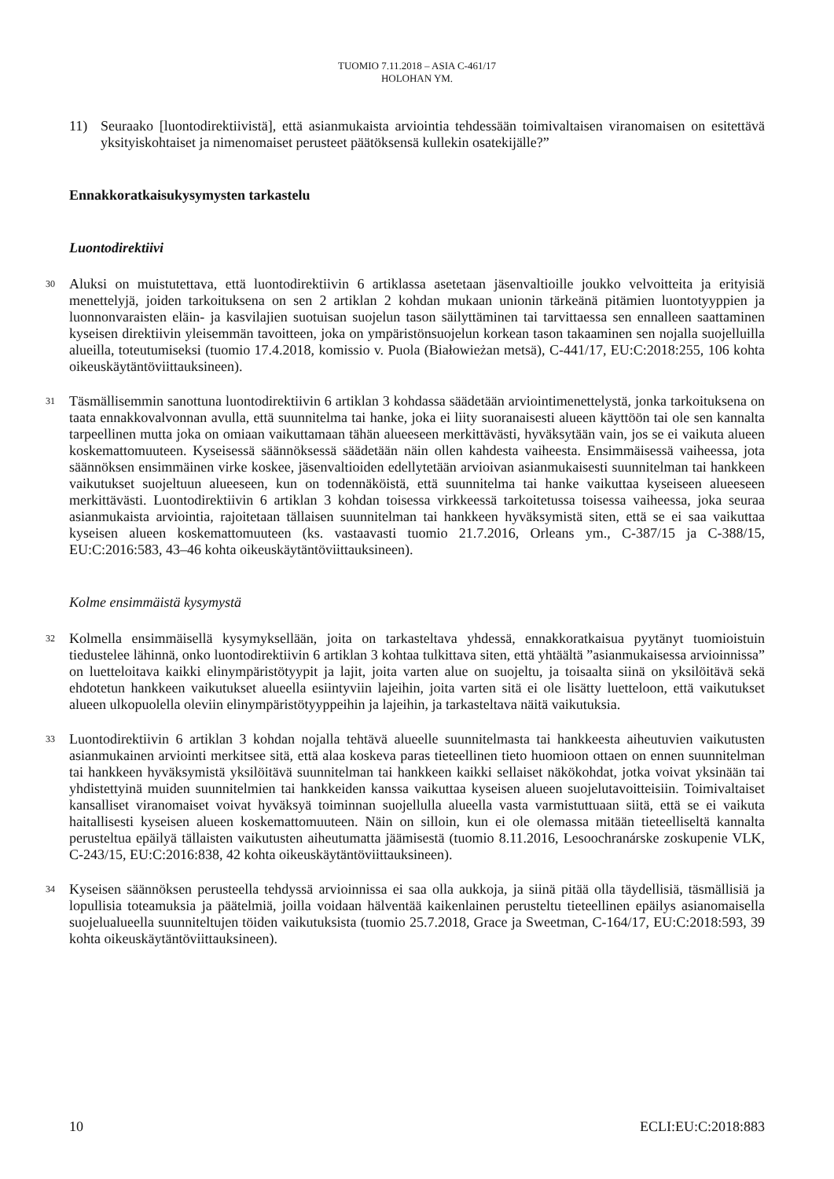TUOMIO 7.11.2018 – ASIA C-461/17
HOLOHAN YM.
11) Seuraako [luontodirektiivistä], että asianmukaista arviointia tehdessään toimivaltaisen viranomaisen on esitettävä yksityiskohtaiset ja nimenomaiset perusteet päätöksensä kullekin osatekijälle?”
Ennakkoratkaisukysymysten tarkastelu
Luontodirektiivi
30
Aluksi on muistutettava, että luontodirektiivin 6 artiklassa asetetaan jäsenvaltioille joukko velvoitteita ja erityisiä menettelyjä, joiden tarkoituksena on sen 2 artiklan 2 kohdan mukaan unionin tärkeänä pitämien luontotyyppien ja luonnonvaraisten eläin- ja kasvilajien suotuisan suojelun tason säilyttäminen tai tarvittaessa sen ennalleen saattaminen kyseisen direktiivin yleisemmän tavoitteen, joka on ympäristönsuojelun korkean tason takaaminen sen nojalla suojelluilla alueilla, toteutumiseksi (tuomio 17.4.2018, komissio v. Puola (Białowieżan metsä), C-441/17, EU:C:2018:255, 106 kohta oikeuskäytäntöviittauksineen).
31
Täsmällisemmin sanottuna luontodirektiivin 6 artiklan 3 kohdassa säädetään arviointimenettelystä, jonka tarkoituksena on taata ennakkovalvonnan avulla, että suunnitelma tai hanke, joka ei liity suoranaisesti alueen käyttöön tai ole sen kannalta tarpeellinen mutta joka on omiaan vaikuttamaan tähän alueeseen merkittävästi, hyväksytään vain, jos se ei vaikuta alueen koskemattomuuteen. Kyseisessä säännöksessä säädetään näin ollen kahdesta vaiheesta. Ensimmäisessä vaiheessa, jota säännöksen ensimmäinen virke koskee, jäsenvaltioiden edellytetään arvioivan asianmukaisesti suunnitelman tai hankkeen vaikutukset suojeltuun alueeseen, kun on todennäköistä, että suunnitelma tai hanke vaikuttaa kyseiseen alueeseen merkittävästi. Luontodirektiivin 6 artiklan 3 kohdan toisessa virkkeessä tarkoitetussa toisessa vaiheessa, joka seuraa asianmukaista arviointia, rajoitetaan tällaisen suunnitelman tai hankkeen hyväksymistä siten, että se ei saa vaikuttaa kyseisen alueen koskemattomuuteen (ks. vastaavasti tuomio 21.7.2016, Orleans ym., C-387/15 ja C-388/15, EU:C:2016:583, 43–46 kohta oikeuskäytäntöviittauksineen).
Kolme ensimmäistä kysymystä
32
Kolmella ensimmäisellä kysymyksellään, joita on tarkasteltava yhdessä, ennakkoratkaisua pyytänyt tuomioistuin tiedustelee lähinnä, onko luontodirektiivin 6 artiklan 3 kohtaa tulkittava siten, että yhtäältä ”asianmukaisessa arvioinnissa” on luetteloitava kaikki elinympäristötyypit ja lajit, joita varten alue on suojeltu, ja toisaalta siinä on yksilöitävä sekä ehdotetun hankkeen vaikutukset alueella esiintyviin lajeihin, joita varten sitä ei ole lisätty luetteloon, että vaikutukset alueen ulkopuolella oleviin elinympäristötyyppeihin ja lajeihin, ja tarkasteltava näitä vaikutuksia.
33
Luontodirektiivin 6 artiklan 3 kohdan nojalla tehtävä alueelle suunnitelmasta tai hankkeesta aiheutuvien vaikutusten asianmukainen arviointi merkitsee sitä, että alaa koskeva paras tieteellinen tieto huomioon ottaen on ennen suunnitelman tai hankkeen hyväksymistä yksilöitävä suunnitelman tai hankkeen kaikki sellaiset näkökohdat, jotka voivat yksinään tai yhdistettyinä muiden suunnitelmien tai hankkeiden kanssa vaikuttaa kyseisen alueen suojelutavoitteisiin. Toimivaltaiset kansalliset viranomaiset voivat hyväksyä toiminnan suojellulla alueella vasta varmistuttuaan siitä, että se ei vaikuta haitallisesti kyseisen alueen koskemattomuuteen. Näin on silloin, kun ei ole olemassa mitään tieteelliseltä kannalta perusteltua epäilyä tällaisten vaikutusten aiheutumatta jäämisestä (tuomio 8.11.2016, Lesoochranárske zoskupenie VLK, C-243/15, EU:C:2016:838, 42 kohta oikeuskäytäntöviittauksineen).
34
Kyseisen säännöksen perusteella tehdyssä arvioinnissa ei saa olla aukkoja, ja siinä pitää olla täydellisiä, täsmällisiä ja lopullisia toteamuksia ja päätelmiä, joilla voidaan hälventää kaikenlainen perusteltu tieteellinen epäilys asianomaisella suojelualueella suunniteltujen töiden vaikutuksista (tuomio 25.7.2018, Grace ja Sweetman, C-164/17, EU:C:2018:593, 39 kohta oikeuskäytäntöviittauksineen).
10 ECLI:EU:C:2018:883